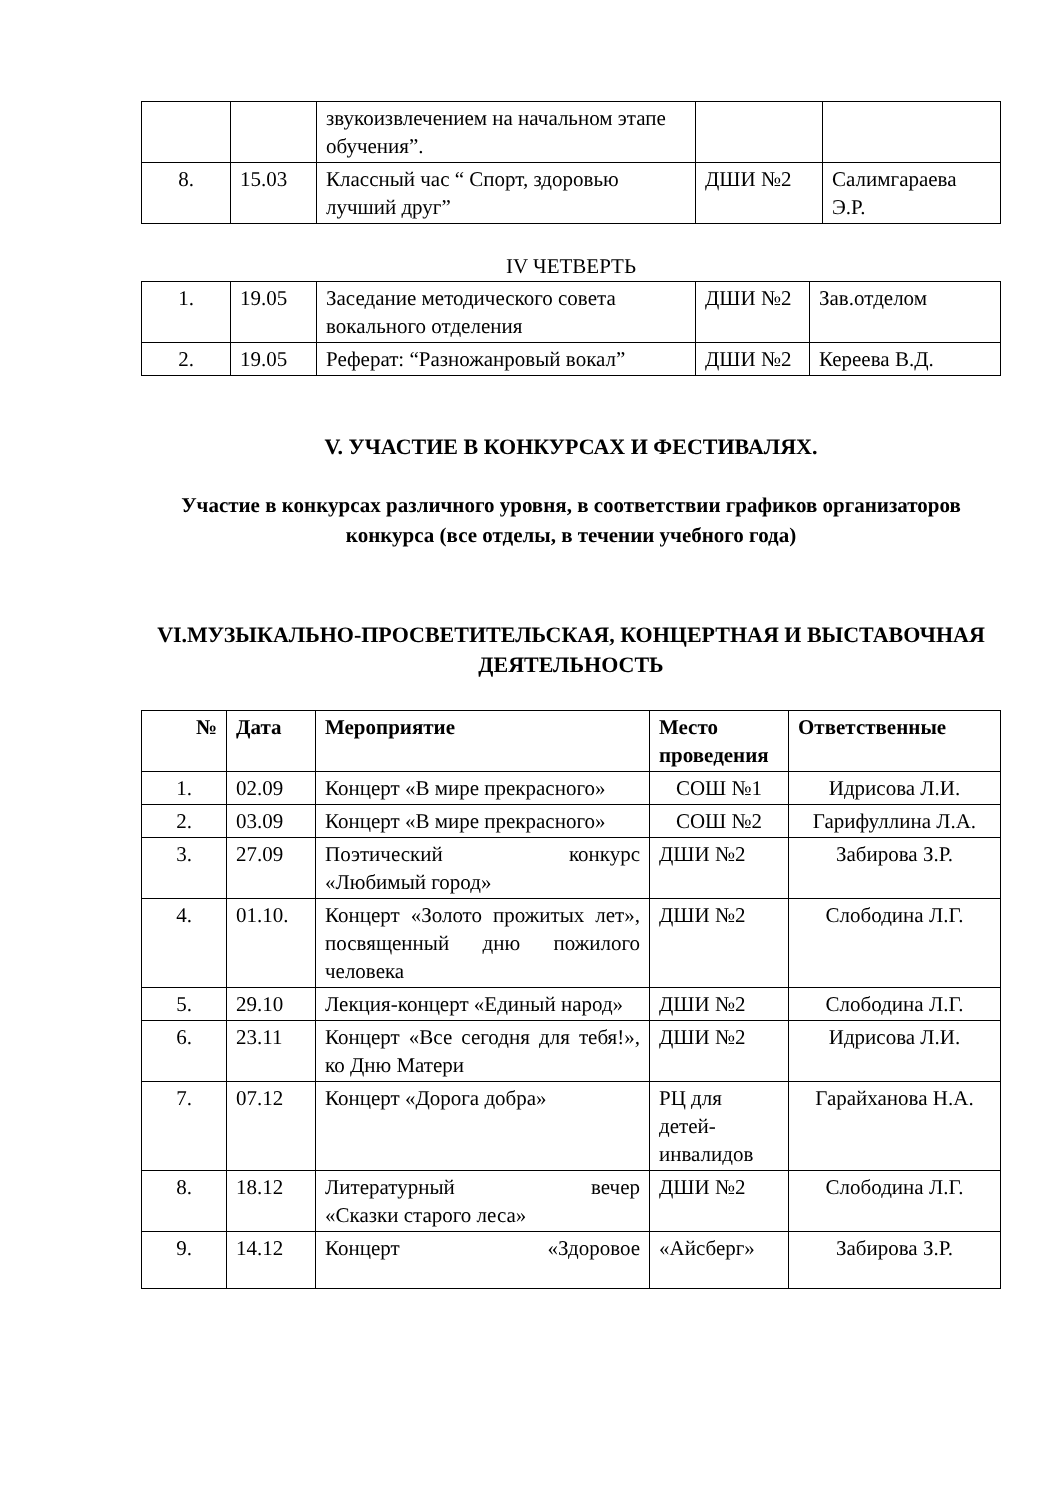| | | звукоизвлечением на начальном этапе обучения”. | | |
| 8. | 15.03 | Классный час “ Спорт, здоровью лучший друг” | ДШИ №2 | Салимгараева Э.Р. |
IV ЧЕТВЕРТЬ
| 1. | 19.05 | Заседание методического совета вокального отделения | ДШИ №2 | Зав.отделом |
| 2. | 19.05 | Реферат: “Разножанровый вокал” | ДШИ №2 | Кереева В.Д. |
V. УЧАСТИЕ В КОНКУРСАХ И ФЕСТИВАЛЯХ.
Участие в конкурсах различного уровня, в соответствии графиков организаторов конкурса (все отделы, в течении учебного года)
VI.МУЗЫКАЛЬНО-ПРОСВЕТИТЕЛЬСКАЯ, КОНЦЕРТНАЯ И ВЫСТАВОЧНАЯ ДЕЯТЕЛЬНОСТЬ
| № | Дата | Мероприятие | Место проведения | Ответственные |
| --- | --- | --- | --- | --- |
| 1. | 02.09 | Концерт «В мире прекрасного» | СОШ №1 | Идрисова Л.И. |
| 2. | 03.09 | Концерт «В мире прекрасного» | СОШ №2 | Гарифуллина Л.А. |
| 3. | 27.09 | Поэтический конкурс «Любимый город» | ДШИ №2 | Забирова З.Р. |
| 4. | 01.10. | Концерт «Золото прожитых лет», посвященный дню пожилого человека | ДШИ №2 | Слободина Л.Г. |
| 5. | 29.10 | Лекция-концерт «Единый народ» | ДШИ №2 | Слободина Л.Г. |
| 6. | 23.11 | Концерт «Все сегодня для тебя!», ко Дню Матери | ДШИ №2 | Идрисова Л.И. |
| 7. | 07.12 | Концерт «Дорога добра» | РЦ для детей-инвалидов | Гарайханова Н.А. |
| 8. | 18.12 | Литературный вечер «Сказки старого леса» | ДШИ №2 | Слободина Л.Г. |
| 9. | 14.12 | Концерт «Здоровое | «Айсберг» | Забирова З.Р. |